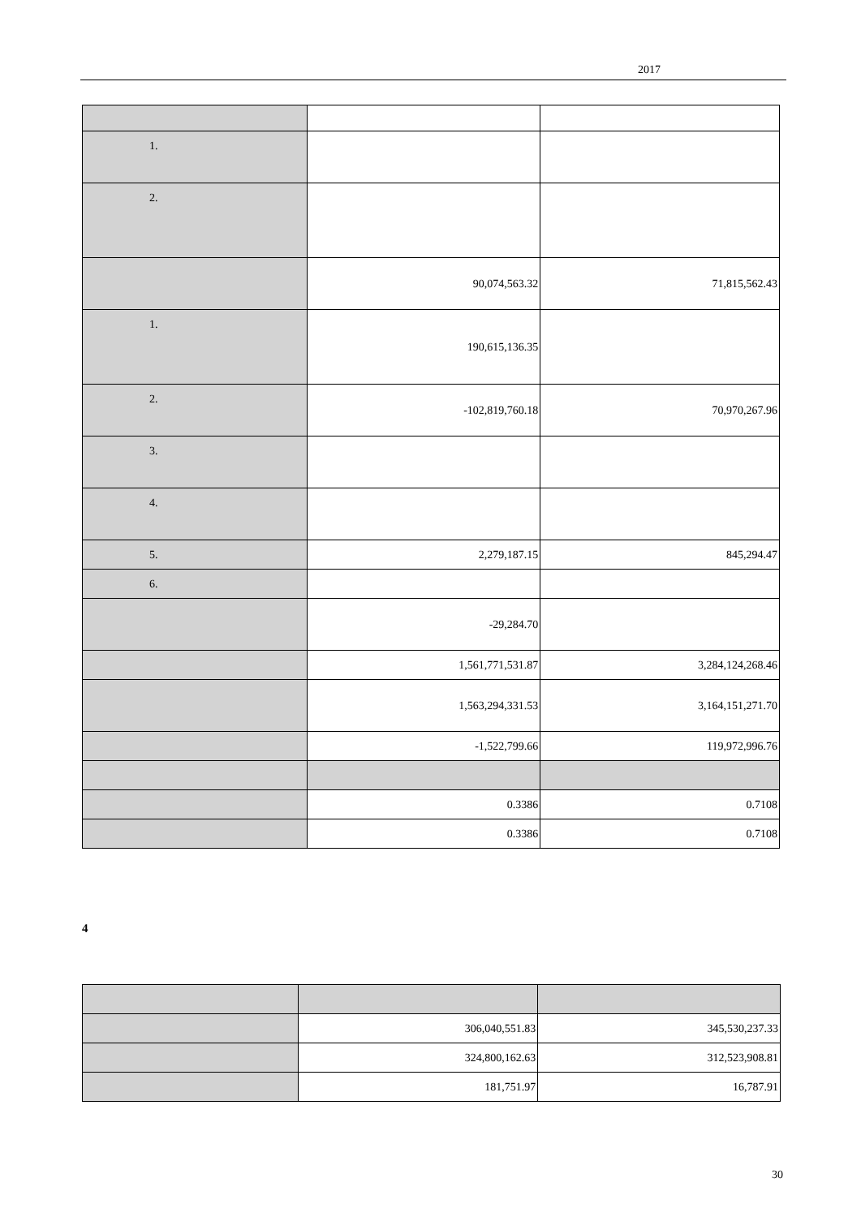2017
| 1. | | |
| 2. | | |
| | 90,074,563.32 | 71,815,562.43 |
| 1. | 190,615,136.35 | |
| 2. | -102,819,760.18 | 70,970,267.96 |
| 3. | | |
| 4. | | |
| 5. | 2,279,187.15 | 845,294.47 |
| 6. | | |
| | -29,284.70 | |
| | 1,561,771,531.87 | 3,284,124,268.46 |
| | 1,563,294,331.53 | 3,164,151,271.70 |
| | -1,522,799.66 | 119,972,996.76 |
| | 0.3386 | 0.7108 |
| | 0.3386 | 0.7108 |
4
| | 306,040,551.83 | 345,530,237.33 |
| | 324,800,162.63 | 312,523,908.81 |
| | 181,751.97 | 16,787.91 |
30